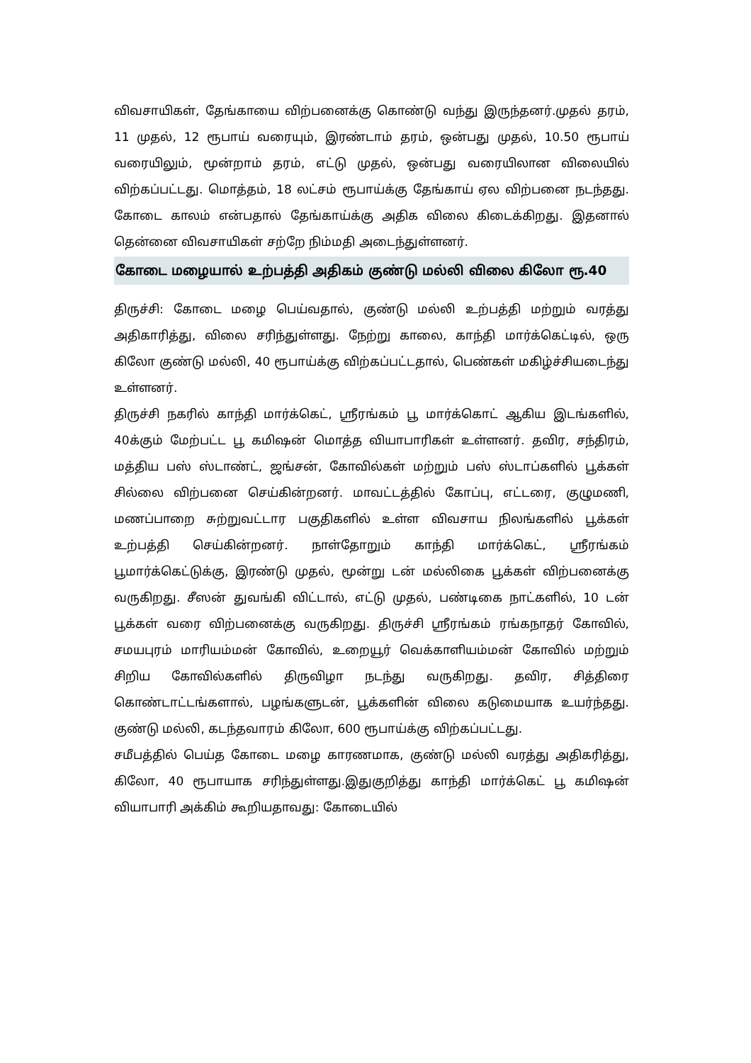விவசாயிகள், தேங்காயை விற்பனைக்கு கொண்டு வந்து இருந்தனர்.முதல் தரம், 11 முதல், 12 ரூபாய் வரையும், இரண்டாம் தரம், ஒன்பது முதல், 10.50 ரூபாய் வரையிலும், மூன்றாம் தரம், எட்டு முதல், ஒன்பது வரையிலான விலையில் விற்கப்பட்டது. மொத்தம், 18 லட்சம் ரூபாய்க்கு தேங்காய் ஏல விற்பனை நடந்தது. கோடை காலம் என்பதால் தேங்காய்க்கு அதிக விலை கிடைக்கிறது. இதனால் தென்னை விவசாயிகள் சற்றே நிம்மதி அடைந்துள்ளனர்.
கோடை மழையால் உற்பத்தி அதிகம் குண்டு மல்லி விலை கிலோ ரூ.40
திருச்சி: கோடை மழை பெய்வதால், குண்டு மல்லி உற்பத்தி மற்றும் வரத்து அதிகாரித்து, விலை சரிந்துள்ளது. நேற்று காலை, காந்தி மார்க்கெட்டில், ஒரு கிலோ குண்டு மல்லி, 40 ரூபாய்க்கு விற்கப்பட்டதால், பெண்கள் மகிழ்ச்சியடைந்து உள்ளனர்.
திருச்சி நகரில் காந்தி மார்க்கெட், ஸ்ரீரங்கம் பூ மார்க்கொட் ஆகிய இடங்களில், 40க்கும் மேற்பட்ட பூ கமிஷன் மொத்த வியாபாரிகள் உள்ளனர். தவிர, சந்திரம், மத்திய பஸ் ஸ்டாண்ட், ஜங்சன், கோவில்கள் மற்றும் பஸ் ஸ்டாப்களில் பூக்கள் சில்லை விற்பனை செய்கின்றனர். மாவட்டத்தில் கோப்பு, எட்டரை, குழுமணி, மணப்பாறை சுற்றுவட்டார பகுதிகளில் உள்ள விவசாய நிலங்களில் பூக்கள் உற்பத்தி செய்கின்றனர். நாள்தோறும் காந்தி மார்க்கெட், ஸ்ரீரங்கம் பூமார்க்கெட்டுக்கு, இரண்டு முதல், மூன்று டன் மல்லிகை பூக்கள் விற்பனைக்கு வருகிறது. சீஸன் துவங்கி விட்டால், எட்டு முதல், பண்டிகை நாட்களில், 10 டன் பூக்கள் வரை விற்பனைக்கு வருகிறது. திருச்சி ஸ்ரீரங்கம் ரங்கநாதர் கோவில், சமயபுரம் மாரியம்மன் கோவில், உறையூர் வெக்காளியம்மன் கோவில் மற்றும் சிறிய கோவில்களில் திருவிழா நடந்து வருகிறது. தவிர, சித்திரை கொண்டாட்டங்களால், பழங்களுடன், பூக்களின் விலை கடுமையாக உயர்ந்தது. குண்டு மல்லி, கடந்தவாரம் கிலோ, 600 ரூபாய்க்கு விற்கப்பட்டது.
சமீபத்தில் பெய்த கோடை மழை காரணமாக, குண்டு மல்லி வரத்து அதிகரித்து, கிலோ, 40 ரூபாயாக சரிந்துள்ளது.இதுகுறித்து காந்தி மார்க்கெட் பூ கமிஷன் வியாபாரி அக்கிம் கூறியதாவது: கோடையில்